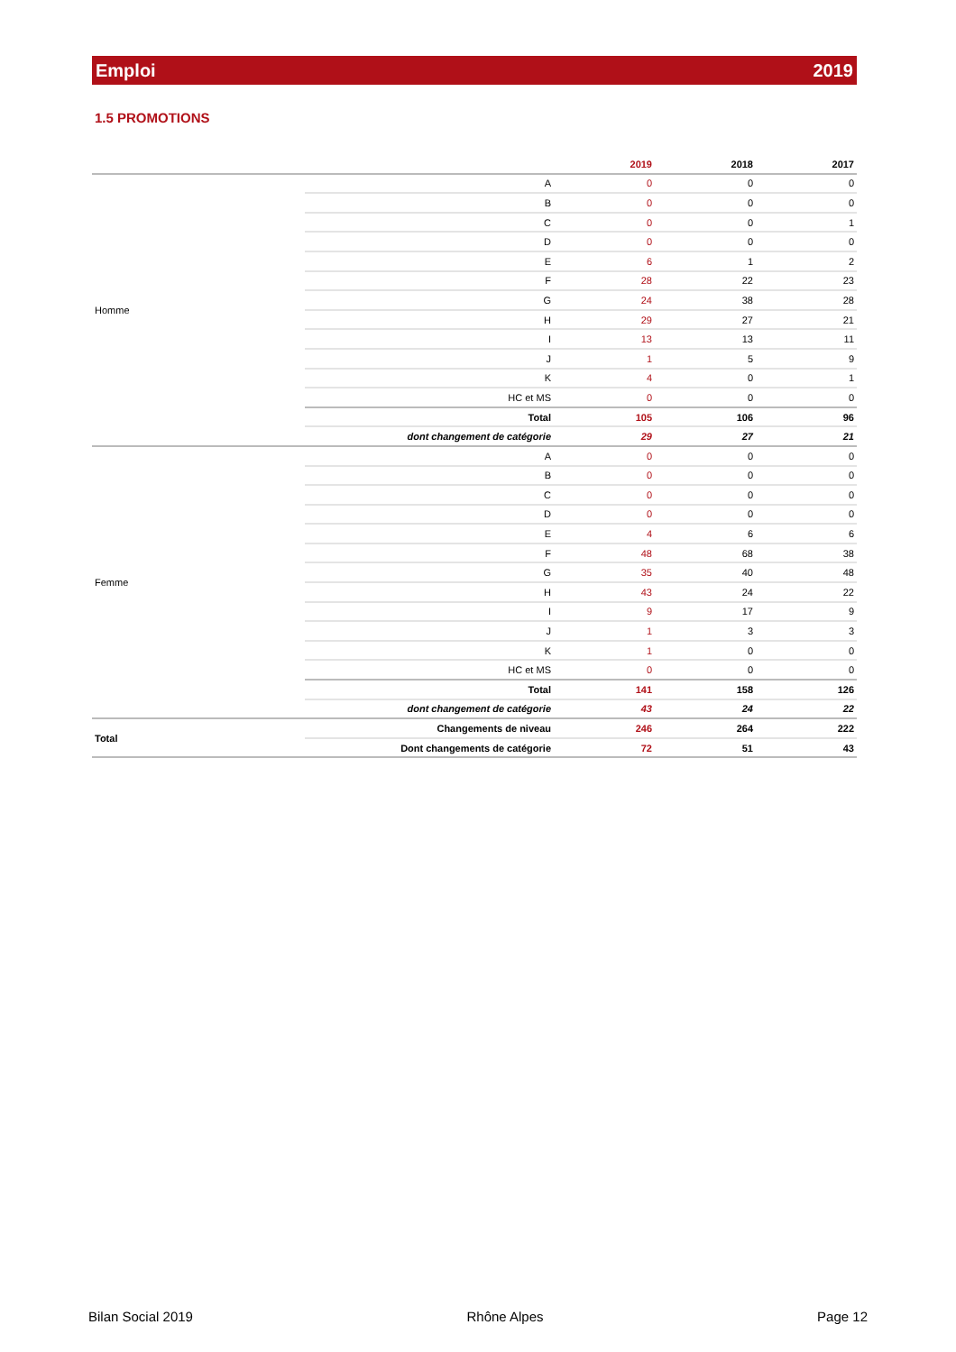Emploi 2019
1.5 PROMOTIONS
| | | 2019 | 2018 | 2017 |
| --- | --- | --- | --- | --- |
| Homme | A | 0 | 0 | 0 |
| | B | 0 | 0 | 0 |
| | C | 0 | 0 | 1 |
| | D | 0 | 0 | 0 |
| | E | 6 | 1 | 2 |
| | F | 28 | 22 | 23 |
| | G | 24 | 38 | 28 |
| | H | 29 | 27 | 21 |
| | I | 13 | 13 | 11 |
| | J | 1 | 5 | 9 |
| | K | 4 | 0 | 1 |
| | HC et MS | 0 | 0 | 0 |
| | Total | 105 | 106 | 96 |
| | dont changement de catégorie | 29 | 27 | 21 |
| Femme | A | 0 | 0 | 0 |
| | B | 0 | 0 | 0 |
| | C | 0 | 0 | 0 |
| | D | 0 | 0 | 0 |
| | E | 4 | 6 | 6 |
| | F | 48 | 68 | 38 |
| | G | 35 | 40 | 48 |
| | H | 43 | 24 | 22 |
| | I | 9 | 17 | 9 |
| | J | 1 | 3 | 3 |
| | K | 1 | 0 | 0 |
| | HC et MS | 0 | 0 | 0 |
| | Total | 141 | 158 | 126 |
| | dont changement de catégorie | 43 | 24 | 22 |
| Total | Changements de niveau | 246 | 264 | 222 |
| | Dont changements de catégorie | 72 | 51 | 43 |
Bilan Social 2019 Rhône Alpes Page 12